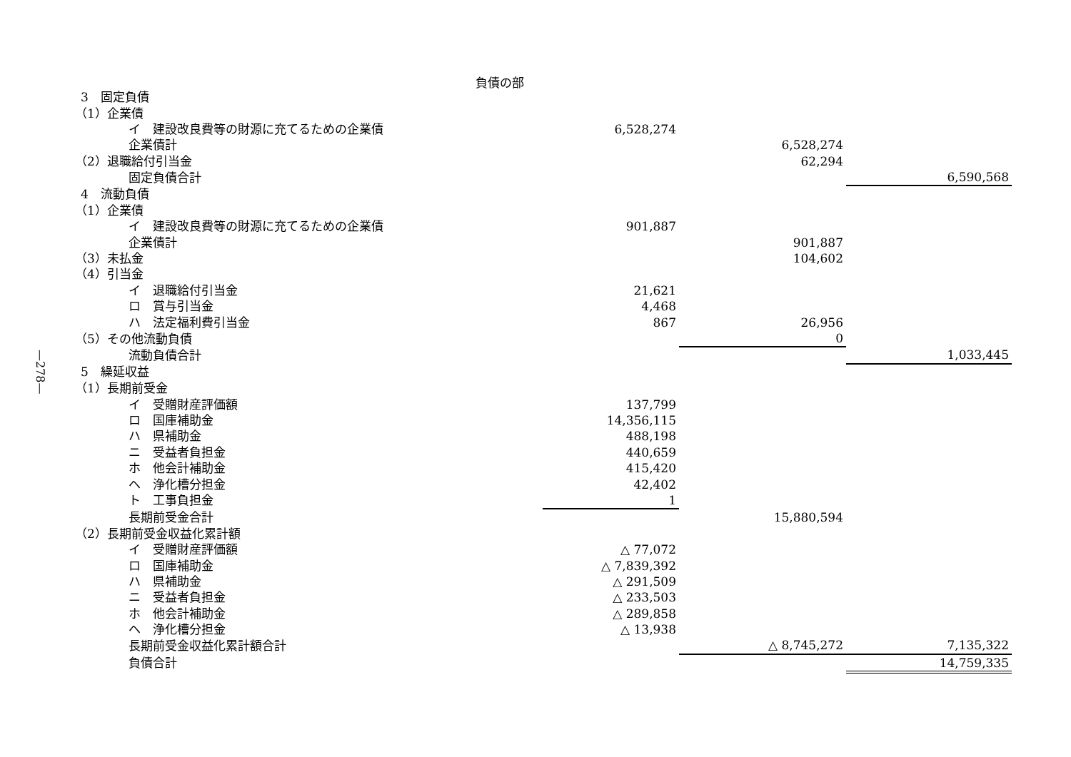—278—
負債の部
| 3 固定負債 | | | |
| （1）企業債 | | | |
| イ 建設改良費等の財源に充てるための企業債 | 6,528,274 | | |
| 企業債計 | | 6,528,274 | |
| （2）退職給付引当金 | | 62,294 | |
| 固定負債合計 | | | 6,590,568 |
| 4 流動負債 | | | |
| （1）企業債 | | | |
| イ 建設改良費等の財源に充てるための企業債 | 901,887 | | |
| 企業債計 | | 901,887 | |
| （3）未払金 | | 104,602 | |
| （4）引当金 | | | |
| イ 退職給付引当金 | 21,621 | | |
| ロ 賞与引当金 | 4,468 | | |
| ハ 法定福利費引当金 | 867 | 26,956 | |
| （5）その他流動負債 | | 0 | |
| 流動負債合計 | | | 1,033,445 |
| 5 繰延収益 | | | |
| （1）長期前受金 | | | |
| イ 受贈財産評価額 | 137,799 | | |
| ロ 国庫補助金 | 14,356,115 | | |
| ハ 県補助金 | 488,198 | | |
| ニ 受益者負担金 | 440,659 | | |
| ホ 他会計補助金 | 415,420 | | |
| ヘ 浄化槽分担金 | 42,402 | | |
| ト 工事負担金 | 1 | | |
| 長期前受金合計 | | 15,880,594 | |
| （2）長期前受金収益化累計額 | | | |
| イ 受贈財産評価額 | △ 77,072 | | |
| ロ 国庫補助金 | △ 7,839,392 | | |
| ハ 県補助金 | △ 291,509 | | |
| ニ 受益者負担金 | △ 233,503 | | |
| ホ 他会計補助金 | △ 289,858 | | |
| ヘ 浄化槽分担金 | △ 13,938 | | |
| 長期前受金収益化累計額合計 | | △ 8,745,272 | 7,135,322 |
| 負債合計 | | | 14,759,335 |